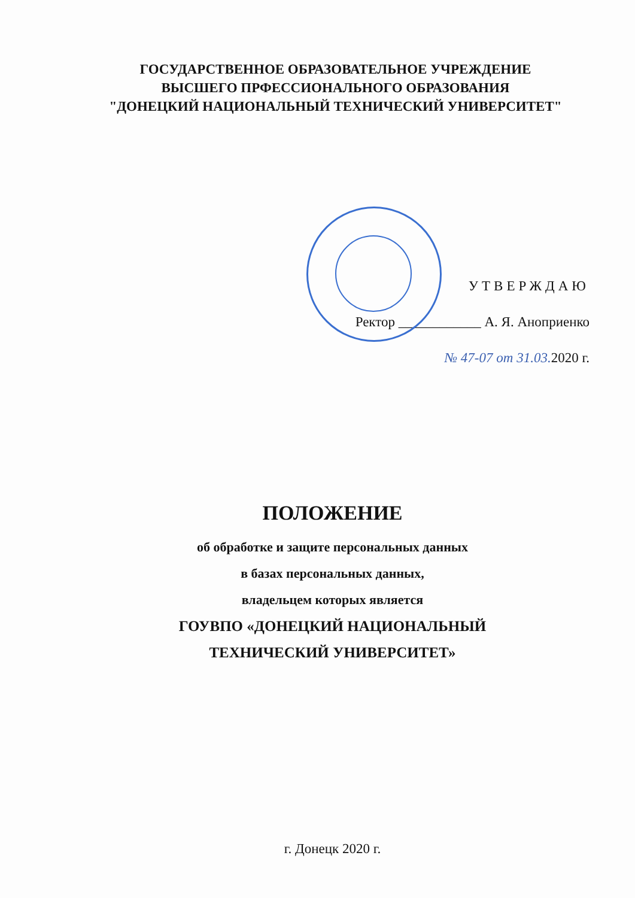ГОСУДАРСТВЕННОЕ ОБРАЗОВАТЕЛЬНОЕ УЧРЕЖДЕНИЕ
ВЫСШЕГО ПРФЕССИОНАЛЬНОГО ОБРАЗОВАНИЯ
"ДОНЕЦКИЙ НАЦИОНАЛЬНЫЙ ТЕХНИЧЕСКИЙ УНИВЕРСИТЕТ"
УТВЕРЖДАЮ
Ректор ____________ А. Я. Аноприенко
№ 47-07 от 31.03. 2020 г.
ПОЛОЖЕНИЕ
об обработке и защите персональных данных
в базах персональных данных,
владельцем которых является
ГОУВПО «ДОНЕЦКИЙ НАЦИОНАЛЬНЫЙ
ТЕХНИЧЕСКИЙ УНИВЕРСИТЕТ»
г. Донецк 2020 г.